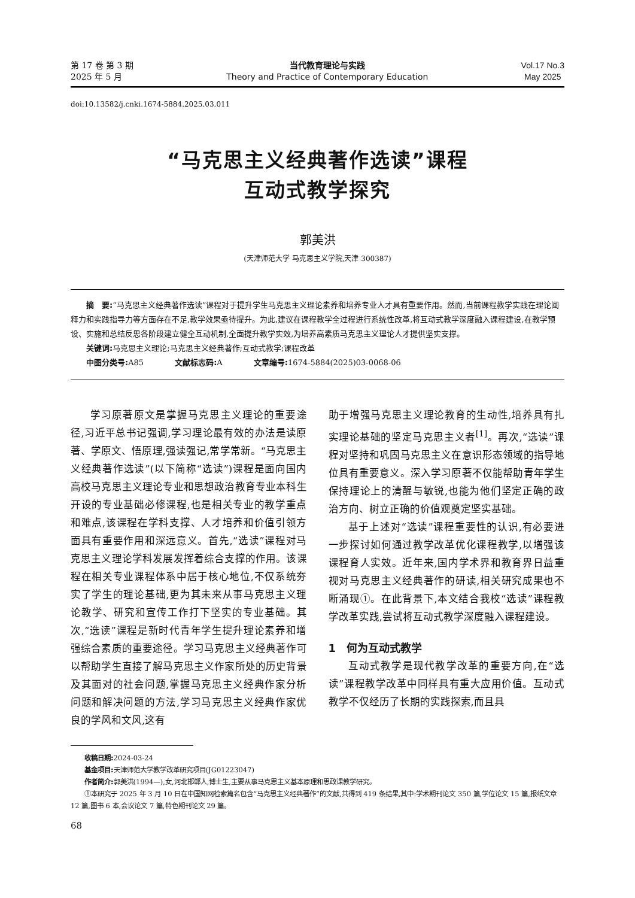第 17 卷 第 3 期
2025 年 5 月
当代教育理论与实践
Theory and Practice of Contemporary Education
Vol.17 No.3
May 2025
doi:10.13582/j.cnki.1674-5884.2025.03.011
“马克思主义经典著作选读”课程
互动式教学探究
郭美洪
(天津师范大学 马克思主义学院,天津 300387)
摘　要:“马克思主义经典著作选读”课程对于提升学生马克思主义理论素养和培养专业人才具有重要作用。然而,当前课程教学实践在理论阐释力和实践指导力等方面存在不足,教学效果亟待提升。为此,建议在课程教学全过程进行系统性改革,将互动式教学深度融入课程建设,在教学预设、实施和总结反思各阶段建立健全互动机制,全面提升教学实效,为培养高素质马克思主义理论人才提供坚实支撑。
关键词: 马克思主义理论;马克思主义经典著作;互动式教学;课程改革
中图分类号: A85　　　　文献标志码: A　　　　文章编号: 1674-5884(2025)03-0068-06
学习原著原文是掌握马克思主义理论的重要途径,习近平总书记强调,学习理论最有效的办法是读原著、学原文、悟原理,强读强记,常学常新。“马克思主义经典著作选读”(以下简称“选读”)课程是面向国内高校马克思主义理论专业和思想政治教育专业本科生开设的专业基础必修课程,也是相关专业的教学重点和难点,该课程在学科支撑、人才培养和价值引领方面具有重要作用和深远意义。首先,“选读”课程对马克思主义理论学科发展发挥着综合支撑的作用。该课程在相关专业课程体系中居于核心地位,不仅系统夯实了学生的理论基础,更为其未来从事马克思主义理论教学、研究和宣传工作打下坚实的专业基础。其次,“选读”课程是新时代青年学生提升理论素养和增强综合素质的重要途径。学习马克思主义经典著作可以帮助学生直接了解马克思主义作家所处的历史背景及其面对的社会问题,掌握马克思主义经典作家分析问题和解决问题的方法,学习马克思主义经典作家优良的学风和文风,这有
助于增强马克思主义理论教育的生动性,培养具有扎实理论基础的坚定马克思主义者<sup>[1]</sup>。再次,“选读”课程对坚持和巩固马克思主义在意识形态领域的指导地位具有重要意义。深入学习原著不仅能帮助青年学生保持理论上的清醒与敏锐,也能为他们坚定正确的政治方向、树立正确的价值观奠定坚实基础。
基于上述对“选读”课程重要性的认识,有必要进一步探讨如何通过教学改革优化课程教学,以增强该课程育人实效。近年来,国内学术界和教育界日益重视对马克思主义经典著作的研读,相关研究成果也不断涌现①。在此背景下,本文结合我校“选读”课程教学改革实践,尝试将互动式教学深度融入课程建设。
1　何为互动式教学
互动式教学是现代教学改革的重要方向,在“选读”课程教学改革中同样具有重大应用价值。互动式教学不仅经历了长期的实践探索,而且具
收稿日期: 2024-03-24
基金项目: 天津师范大学教学改革研究项目(JG01223047)
作者简介: 郭美洪(1994—),女,河北邯郸人,博士生,主要从事马克思主义基本原理和思政课教学研究。
①本研究于 2025 年 3 月 10 日在中国知网检索篇名包含“马克思主义经典著作”的文献,共得到 419 条结果,其中:学术期刊论文 350 篇,学位论文 15 篇,报纸文章 12 篇,图书 6 本,会议论文 7 篇,特色期刊论文 29 篇。
68